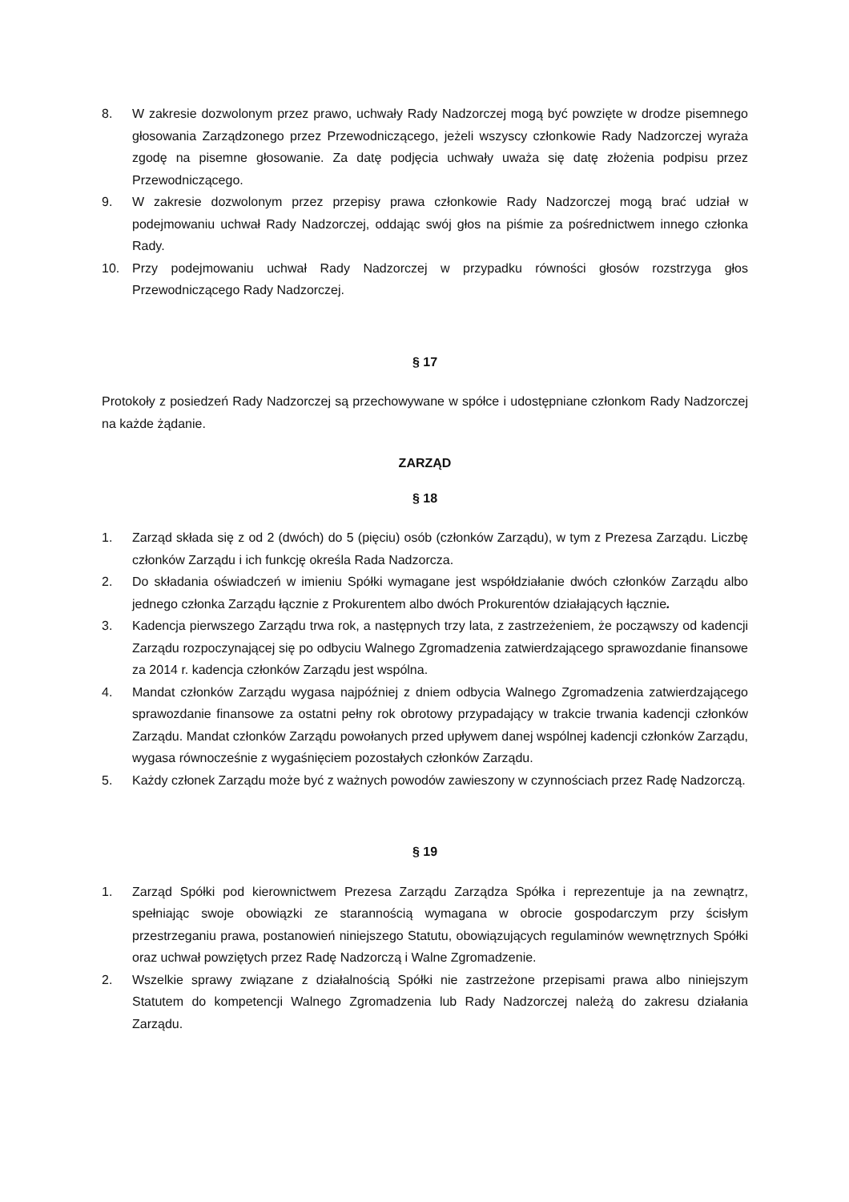8. W zakresie dozwolonym przez prawo, uchwały Rady Nadzorczej mogą być powzięte w drodze pisemnego głosowania Zarządzonego przez Przewodniczącego, jeżeli wszyscy członkowie Rady Nadzorczej wyraża zgodę na pisemne głosowanie. Za datę podjęcia uchwały uważa się datę złożenia podpisu przez Przewodniczącego.
9. W zakresie dozwolonym przez przepisy prawa członkowie Rady Nadzorczej mogą brać udział w podejmowaniu uchwał Rady Nadzorczej, oddając swój głos na piśmie za pośrednictwem innego członka Rady.
10. Przy podejmowaniu uchwał Rady Nadzorczej w przypadku równości głosów rozstrzyga głos Przewodniczącego Rady Nadzorczej.
§ 17
Protokoły z posiedzeń Rady Nadzorczej są przechowywane w spółce i udostępniane członkom Rady Nadzorczej na każde żądanie.
ZARZĄD
§ 18
1. Zarząd składa się z od 2 (dwóch) do 5 (pięciu) osób (członków Zarządu), w tym z Prezesa Zarządu. Liczbę członków Zarządu i ich funkcję określa Rada Nadzorcza.
2. Do składania oświadczeń w imieniu Spółki wymagane jest współdziałanie dwóch członków Zarządu albo jednego członka Zarządu łącznie z Prokurentem albo dwóch Prokurentów działających łącznie.
3. Kadencja pierwszego Zarządu trwa rok, a następnych trzy lata, z zastrzeżeniem, że począwszy od kadencji Zarządu rozpoczynającej się po odbyciu Walnego Zgromadzenia zatwierdzającego sprawozdanie finansowe za 2014 r. kadencja członków Zarządu jest wspólna.
4. Mandat członków Zarządu wygasa najpóźniej z dniem odbycia Walnego Zgromadzenia zatwierdzającego sprawozdanie finansowe za ostatni pełny rok obrotowy przypadający w trakcie trwania kadencji członków Zarządu. Mandat członków Zarządu powołanych przed upływem danej wspólnej kadencji członków Zarządu, wygasa równocześnie z wygaśnięciem pozostałych członków Zarządu.
5. Każdy członek Zarządu może być z ważnych powodów zawieszony w czynnościach przez Radę Nadzorczą.
§ 19
1. Zarząd Spółki pod kierownictwem Prezesa Zarządu Zarządza Spółka i reprezentuje ja na zewnątrz, spełniając swoje obowiązki ze starannością wymagana w obrocie gospodarczym przy ścisłym przestrzeganiu prawa, postanowień niniejszego Statutu, obowiązujących regulaminów wewnętrznych Spółki oraz uchwał powziętych przez Radę Nadzorczą i Walne Zgromadzenie.
2. Wszelkie sprawy związane z działalnością Spółki nie zastrzeżone przepisami prawa albo niniejszym Statutem do kompetencji Walnego Zgromadzenia lub Rady Nadzorczej należą do zakresu działania Zarządu.